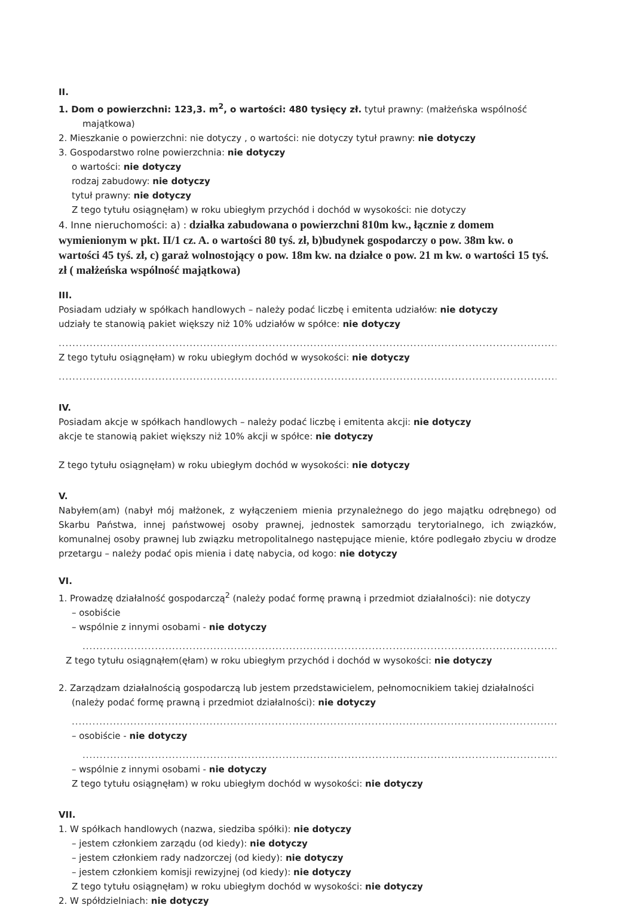II.
1. Dom o powierzchni: 123,3. m<sup>2</sup>, o wartości: 480 tysięcy zł. tytuł prawny: (małżeńska wspólność
majątkowa)
2. Mieszkanie o powierzchni: nie dotyczy , o wartości: nie dotyczy tytuł prawny: nie dotyczy
3. Gospodarstwo rolne powierzchnia: nie dotyczy
o wartości: nie dotyczy
rodzaj zabudowy: nie dotyczy
tytuł prawny: nie dotyczy
Z tego tytułu osiągnęłam) w roku ubiegłym przychód i dochód w wysokości: nie dotyczy
4. Inne nieruchomości: a) : działka zabudowana o powierzchni 810m kw., łącznie z domem wymienionym w pkt. II/1 cz. A. o wartości 80 tyś. zł, b)budynek gospodarczy o pow. 38m kw. o wartości 45 tyś. zł, c) garaż wolnostojący o pow. 18m kw. na działce o pow. 21 m kw. o wartości 15 tyś. zł ( małżeńska wspólność majątkowa)
III.
Posiadam udziały w spółkach handlowych – należy podać liczbę i emitenta udziałów: nie dotyczy
udziały te stanowią pakiet większy niż 10% udziałów w spółce: nie dotyczy
......................................................................................................................................................
Z tego tytułu osiągnęłam) w roku ubiegłym dochód w wysokości: nie dotyczy
......................................................................................................................................................
IV.
Posiadam akcje w spółkach handlowych – należy podać liczbę i emitenta akcji: nie dotyczy
akcje te stanowią pakiet większy niż 10% akcji w spółce: nie dotyczy
Z tego tytułu osiągnęłam) w roku ubiegłym dochód w wysokości: nie dotyczy
V.
Nabyłem(am) (nabył mój małżonek, z wyłączeniem mienia przynależnego do jego majątku odrębnego) od Skarbu Państwa, innej państwowej osoby prawnej, jednostek samorządu terytorialnego, ich związków, komunalnej osoby prawnej lub związku metropolitalnego następujące mienie, które podlegało zbyciu w drodze przetargu – należy podać opis mienia i datę nabycia, od kogo: nie dotyczy
VI.
1. Prowadzę działalność gospodarczą<sup>2</sup> (należy podać formę prawną i przedmiot działalności): nie dotyczy
– osobiście
– wspólnie z innymi osobami - nie dotyczy
..................................................................................................................................................
Z tego tytułu osiągnąłem(ęłam) w roku ubiegłym przychód i dochód w wysokości: nie dotyczy
2. Zarządzam działalnością gospodarczą lub jestem przedstawicielem, pełnomocnikiem takiej działalności
(należy podać formę prawną i przedmiot działalności): nie dotyczy
....................................................................................................................................................
– osobiście - nie dotyczy
..................................................................................................................................................
– wspólnie z innymi osobami - nie dotyczy
Z tego tytułu osiągnęłam) w roku ubiegłym dochód w wysokości: nie dotyczy
VII.
1. W spółkach handlowych (nazwa, siedziba spółki): nie dotyczy
– jestem członkiem zarządu (od kiedy): nie dotyczy
– jestem członkiem rady nadzorczej (od kiedy): nie dotyczy
– jestem członkiem komisji rewizyjnej (od kiedy): nie dotyczy
Z tego tytułu osiągnęłam) w roku ubiegłym dochód w wysokości: nie dotyczy
2. W spółdzielniach: nie dotyczy